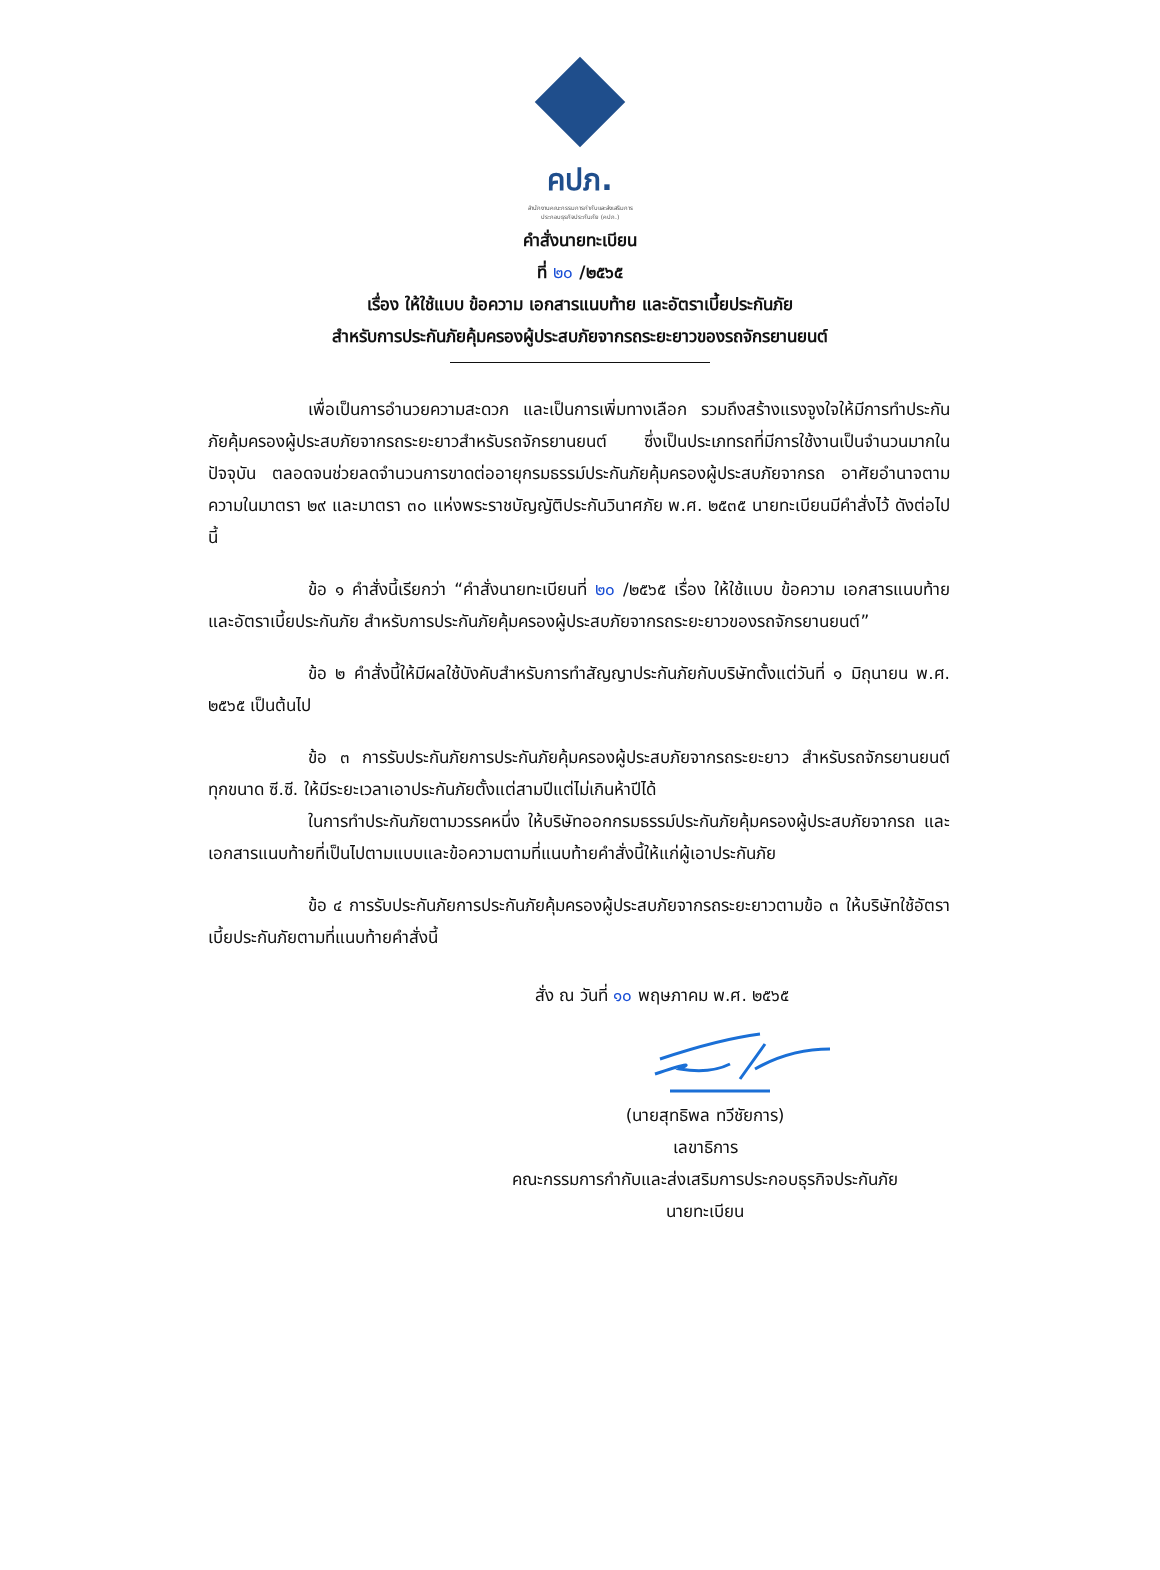คปภ.
สำนักงานคณะกรรมการกำกับและส่งเสริมการประกอบธุรกิจประกันภัย (คปภ.)
คำสั่งนายทะเบียน
ที่ ๒๐ /๒๕๖๕
เรื่อง ให้ใช้แบบ ข้อความ เอกสารแนบท้าย และอัตราเบี้ยประกันภัย
สำหรับการประกันภัยคุ้มครองผู้ประสบภัยจากรถระยะยาวของรถจักรยานยนต์
เพื่อเป็นการอำนวยความสะดวก และเป็นการเพิ่มทางเลือก รวมถึงสร้างแรงจูงใจให้มีการทำประกันภัยคุ้มครองผู้ประสบภัยจากรถระยะยาวสำหรับรถจักรยานยนต์ ซึ่งเป็นประเภทรถที่มีการใช้งานเป็นจำนวนมากในปัจจุบัน ตลอดจนช่วยลดจำนวนการขาดต่ออายุกรมธรรม์ประกันภัยคุ้มครองผู้ประสบภัยจากรถ อาศัยอำนาจตามความในมาตรา ๒๙ และมาตรา ๓๐ แห่งพระราชบัญญัติประกันวินาศภัย พ.ศ. ๒๕๓๕ นายทะเบียนมีคำสั่งไว้ ดังต่อไปนี้
ข้อ ๑ คำสั่งนี้เรียกว่า “คำสั่งนายทะเบียนที่ ๒๐ /๒๕๖๕ เรื่อง ให้ใช้แบบ ข้อความ เอกสารแนบท้าย และอัตราเบี้ยประกันภัย สำหรับการประกันภัยคุ้มครองผู้ประสบภัยจากรถระยะยาวของรถจักรยานยนต์”
ข้อ ๒ คำสั่งนี้ให้มีผลใช้บังคับสำหรับการทำสัญญาประกันภัยกับบริษัทตั้งแต่วันที่ ๑ มิถุนายน พ.ศ. ๒๕๖๕ เป็นต้นไป
ข้อ ๓ การรับประกันภัยการประกันภัยคุ้มครองผู้ประสบภัยจากรถระยะยาว สำหรับรถจักรยานยนต์ทุกขนาด ซี.ซี. ให้มีระยะเวลาเอาประกันภัยตั้งแต่สามปีแต่ไม่เกินห้าปีได้
ในการทำประกันภัยตามวรรคหนึ่ง ให้บริษัทออกกรมธรรม์ประกันภัยคุ้มครองผู้ประสบภัยจากรถ และเอกสารแนบท้ายที่เป็นไปตามแบบและข้อความตามที่แนบท้ายคำสั่งนี้ให้แก่ผู้เอาประกันภัย
ข้อ ๔ การรับประกันภัยการประกันภัยคุ้มครองผู้ประสบภัยจากรถระยะยาวตามข้อ ๓ ให้บริษัทใช้อัตราเบี้ยประกันภัยตามที่แนบท้ายคำสั่งนี้
สั่ง ณ วันที่ ๑๐ พฤษภาคม พ.ศ. ๒๕๖๕
(นายสุทธิพล ทวีชัยการ)
เลขาธิการ
คณะกรรมการกำกับและส่งเสริมการประกอบธุรกิจประกันภัย
นายทะเบียน